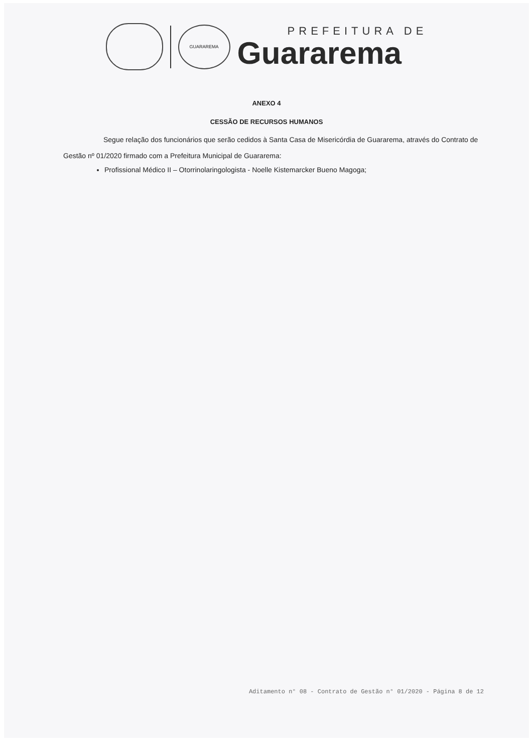GUARAREMA
PREFEITURA DE
Guararema
ANEXO 4
CESSÃO DE RECURSOS HUMANOS
Segue relação dos funcionários que serão cedidos à Santa Casa de Misericórdia de Guararema, através do Contrato de Gestão nº 01/2020 firmado com a Prefeitura Municipal de Guararema:
Profissional Médico II – Otorrinolaringologista - Noelle Kistemarcker Bueno Magoga;
Aditamento n° 08 - Contrato de Gestão n° 01/2020 - Página 8 de 12